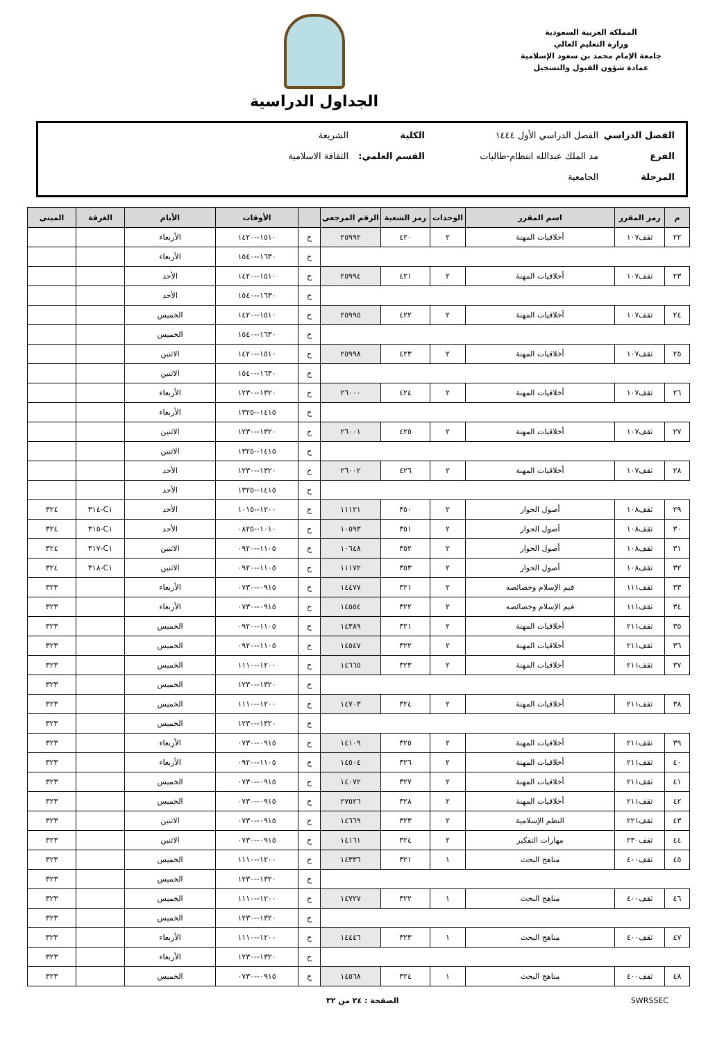المملكة العربية السعودية
وزارة التعليم العالي
جامعة الإمام محمد بن سعود الإسلامية
عمادة شؤون القبول والتسجيل
الجداول الدراسية
الفصل الدراسي الفصل الدراسي الأول ١٤٤٤ الكلية الشريعة
الفرع مد الملك عبدالله انتظام-طالبات القسم العلمي: الثقافة الاسلامية
المرحلة الجامعية
| م | رمز المقرر | اسم المقرر | الوحدات | رمز الشعبة | الرقم المرجعي | | الأوقات | الأيام | الغرفة | المبنى |
| --- | --- | --- | --- | --- | --- | --- | --- | --- | --- | --- |
| ٢٢ | ثقف١٠٧ | أخلاقيات المهنة | ٢ | ٤٢٠ | ٢٥٩٩٢ | ح | ١٥١٠--١٤٢٠ | الأربعاء | | |
| | | | | | | ح | ١٦٣٠--١٥٤٠ | الأربعاء | | |
| ٢٣ | ثقف١٠٧ | أخلاقيات المهنة | ٢ | ٤٢١ | ٢٥٩٩٤ | ح | ١٥١٠--١٤٢٠ | الأحد | | |
| | | | | | | ح | ١٦٣٠--١٥٤٠ | الأحد | | |
| ٢٤ | ثقف١٠٧ | أخلاقيات المهنة | ٢ | ٤٢٢ | ٢٥٩٩٥ | ح | ١٥١٠--١٤٢٠ | الخميس | | |
| | | | | | | ح | ١٦٣٠--١٥٤٠ | الخميس | | |
| ٢٥ | ثقف١٠٧ | أخلاقيات المهنة | ٢ | ٤٢٣ | ٢٥٩٩٨ | ح | ١٥١٠--١٤٢٠ | الاثنين | | |
| | | | | | | ح | ١٦٣٠--١٥٤٠ | الاثنين | | |
| ٢٦ | ثقف١٠٧ | أخلاقيات المهنة | ٢ | ٤٢٤ | ٢٦٠٠٠ | ح | ١٣٢٠--١٢٣٠ | الأربعاء | | |
| | | | | | | ح | ١٤١٥--١٣٢٥ | الأربعاء | | |
| ٢٧ | ثقف١٠٧ | أخلاقيات المهنة | ٢ | ٤٢٥ | ٢٦٠٠١ | ح | ١٣٢٠--١٢٣٠ | الاثنين | | |
| | | | | | | ح | ١٤١٥--١٣٢٥ | الاثنين | | |
| ٢٨ | ثقف١٠٧ | أخلاقيات المهنة | ٢ | ٤٢٦ | ٢٦٠٠٢ | ح | ١٣٢٠--١٢٣٠ | الأحد | | |
| | | | | | | ح | ١٤١٥--١٣٢٥ | الأحد | | |
| ٢٩ | ثقف١٠٨ | أصول الحوار | ٢ | ٣٥٠ | ١١١٢١ | ح | ١٢٠٠--١٠١٥ | الأحد | C١-٣١٤ | ٣٢٤ |
| ٣٠ | ثقف١٠٨ | أصول الحوار | ٢ | ٣٥١ | ١٠٥٩٣ | ح | ١٠١٠--٠٨٢٥ | الأحد | C١-٣١٥ | ٣٢٤ |
| ٣١ | ثقف١٠٨ | أصول الحوار | ٢ | ٣٥٢ | ١٠٦٤٨ | ح | ١١٠٥--٠٩٢٠ | الاثنين | C١-٣١٧ | ٣٢٤ |
| ٣٢ | ثقف١٠٨ | أصول الحوار | ٢ | ٣٥٣ | ١١١٧٢ | ح | ١١٠٥--٠٩٢٠ | الاثنين | C١-٣١٨ | ٣٢٤ |
| ٣٣ | ثقف١١١ | قيم الإسلام وخصائصه | ٢ | ٣٢١ | ١٤٤٧٧ | ح | ٠٩١٥--٠٧٣٠ | الأربعاء | | ٣٢٣ |
| ٣٤ | ثقف١١١ | قيم الإسلام وخصائصه | ٢ | ٣٢٢ | ١٤٥٥٤ | ح | ٠٩١٥--٠٧٣٠ | الأربعاء | | ٣٢٣ |
| ٣٥ | ثقف٢١١ | أخلاقيات المهنة | ٢ | ٣٢١ | ١٤٣٨٩ | ح | ١١٠٥--٠٩٢٠ | الخميس | | ٣٢٣ |
| ٣٦ | ثقف٢١١ | أخلاقيات المهنة | ٢ | ٣٢٢ | ١٤٥٤٧ | ح | ١١٠٥--٠٩٢٠ | الخميس | | ٣٢٣ |
| ٣٧ | ثقف٢١١ | أخلاقيات المهنة | ٢ | ٣٢٣ | ١٤٦٦٥ | ح | ١٢٠٠--١١١٠ | الخميس | | ٣٢٣ |
| | | | | | | ح | ١٣٢٠--١٢٣٠ | الخميس | | ٣٢٣ |
| ٣٨ | ثقف٢١١ | أخلاقيات المهنة | ٢ | ٣٢٤ | ١٤٧٠٣ | ح | ١٢٠٠--١١١٠ | الخميس | | ٣٢٣ |
| | | | | | | ح | ١٣٢٠--١٢٣٠ | الخميس | | ٣٢٣ |
| ٣٩ | ثقف٢١١ | أخلاقيات المهنة | ٢ | ٣٢٥ | ١٤١٠٩ | ح | ٠٩١٥--٠٧٣٠ | الأربعاء | | ٣٢٣ |
| ٤٠ | ثقف٢١١ | أخلاقيات المهنة | ٢ | ٣٢٦ | ١٤٥٠٤ | ح | ١١٠٥--٠٩٢٠ | الأربعاء | | ٣٢٣ |
| ٤١ | ثقف٢١١ | أخلاقيات المهنة | ٢ | ٣٢٧ | ١٤٠٧٢ | ح | ٠٩١٥--٠٧٣٠ | الخميس | | ٣٢٣ |
| ٤٢ | ثقف٢١١ | أخلاقيات المهنة | ٢ | ٣٢٨ | ٢٧٥٢٦ | ح | ٠٩١٥--٠٧٣٠ | الخميس | | ٣٢٣ |
| ٤٣ | ثقف٢٢١ | النظم الإسلامية | ٢ | ٣٢٣ | ١٤٦٦٩ | ح | ٠٩١٥--٠٧٣٠ | الاثنين | | ٣٢٣ |
| ٤٤ | ثقف٢٣٠ | مهارات التفكير | ٢ | ٣٢٤ | ١٤١٦١ | ح | ٠٩١٥--٠٧٣٠ | الاثنين | | ٣٢٣ |
| ٤٥ | ثقف٤٠٠ | مناهج البحث | ١ | ٣٢١ | ١٤٣٣٦ | ح | ١٢٠٠--١١١٠ | الخميس | | ٣٢٣ |
| | | | | | | ح | ١٣٢٠--١٢٣٠ | الخميس | | ٣٢٣ |
| ٤٦ | ثقف٤٠٠ | مناهج البحث | ١ | ٣٢٢ | ١٤٧٢٧ | ح | ١٢٠٠--١١١٠ | الخميس | | ٣٢٣ |
| | | | | | | ح | ١٣٢٠--١٢٣٠ | الخميس | | ٣٢٣ |
| ٤٧ | ثقف٤٠٠ | مناهج البحث | ١ | ٣٢٣ | ١٤٤٤٦ | ح | ١٢٠٠--١١١٠ | الأربعاء | | ٣٢٣ |
| | | | | | | ح | ١٣٢٠--١٢٣٠ | الأربعاء | | ٣٢٣ |
| ٤٨ | ثقف٤٠٠ | مناهج البحث | ١ | ٣٢٤ | ١٤٥٦٨ | ح | ٠٩١٥--٠٧٣٠ | الخميس | | ٣٢٣ |
SWRSSEC الصفحة : ٢٤ من ٣٢